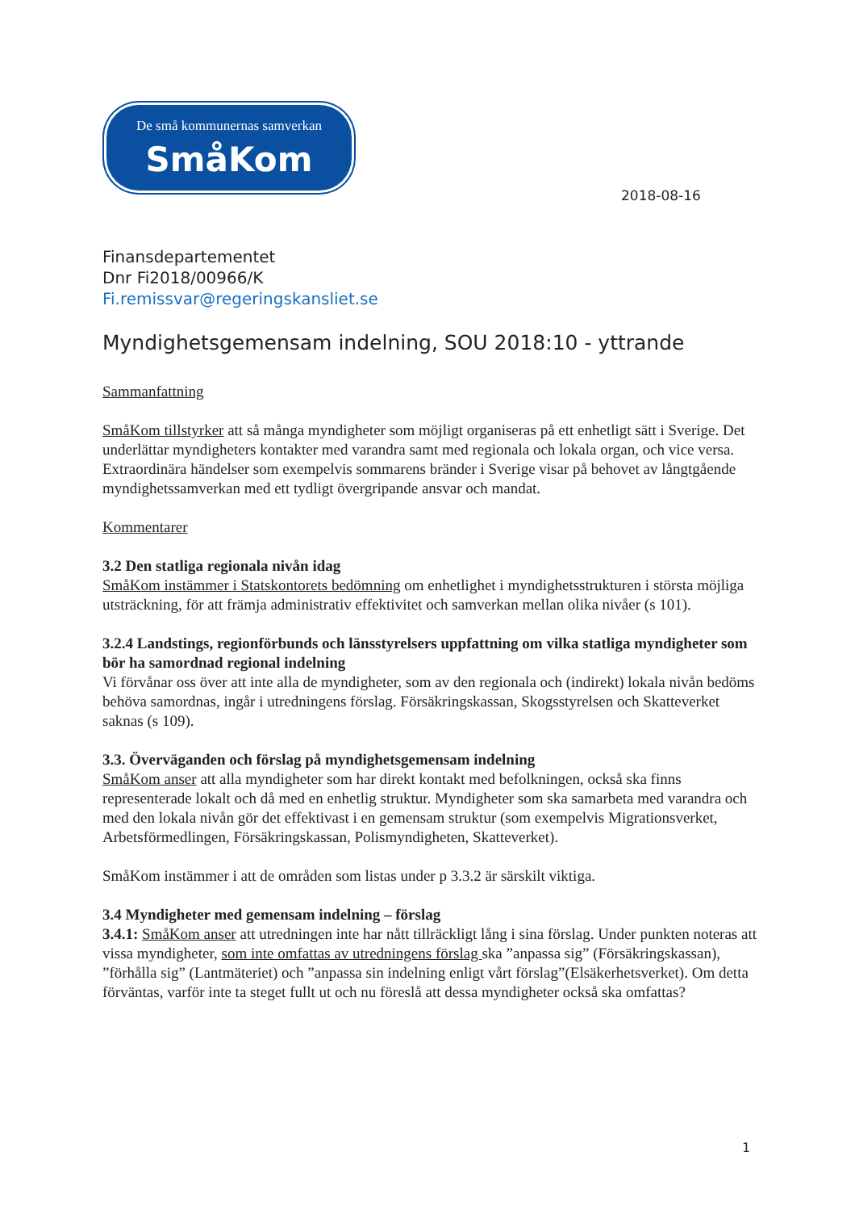De små kommunernas samverkan
SmåKom
2018-08-16
Finansdepartementet
Dnr Fi2018/00966/K
Fi.remissvar@regeringskansliet.se
Myndighetsgemensam indelning, SOU 2018:10 - yttrande
Sammanfattning
SmåKom tillstyrker att så många myndigheter som möjligt organiseras på ett enhetligt sätt i Sverige. Det underlättar myndigheters kontakter med varandra samt med regionala och lokala organ, och vice versa. Extraordinära händelser som exempelvis sommarens bränder i Sverige visar på behovet av långtgående myndighetssamverkan med ett tydligt övergripande ansvar och mandat.
Kommentarer
3.2 Den statliga regionala nivån idag
SmåKom instämmer i Statskontorets bedömning om enhetlighet i myndighetsstrukturen i största möjliga utsträckning, för att främja administrativ effektivitet och samverkan mellan olika nivåer (s 101).
3.2.4 Landstings, regionförbunds och länsstyrelsers uppfattning om vilka statliga myndigheter som bör ha samordnad regional indelning
Vi förvånar oss över att inte alla de myndigheter, som av den regionala och (indirekt) lokala nivån bedöms behöva samordnas, ingår i utredningens förslag. Försäkringskassan, Skogsstyrelsen och Skatteverket saknas (s 109).
3.3. Överväganden och förslag på myndighetsgemensam indelning
SmåKom anser att alla myndigheter som har direkt kontakt med befolkningen, också ska finns representerade lokalt och då med en enhetlig struktur. Myndigheter som ska samarbeta med varandra och med den lokala nivån gör det effektivast i en gemensam struktur (som exempelvis Migrationsverket, Arbetsförmedlingen, Försäkringskassan, Polismyndigheten, Skatteverket).
SmåKom instämmer i att de områden som listas under p 3.3.2 är särskilt viktiga.
3.4 Myndigheter med gemensam indelning – förslag
3.4.1: SmåKom anser att utredningen inte har nått tillräckligt lång i sina förslag. Under punkten noteras att vissa myndigheter, som inte omfattas av utredningens förslag ska ”anpassa sig” (Försäkringskassan), ”förhålla sig” (Lantmäteriet) och ”anpassa sin indelning enligt vårt förslag”(Elsäkerhetsverket). Om detta förväntas, varför inte ta steget fullt ut och nu föreslå att dessa myndigheter också ska omfattas?
1